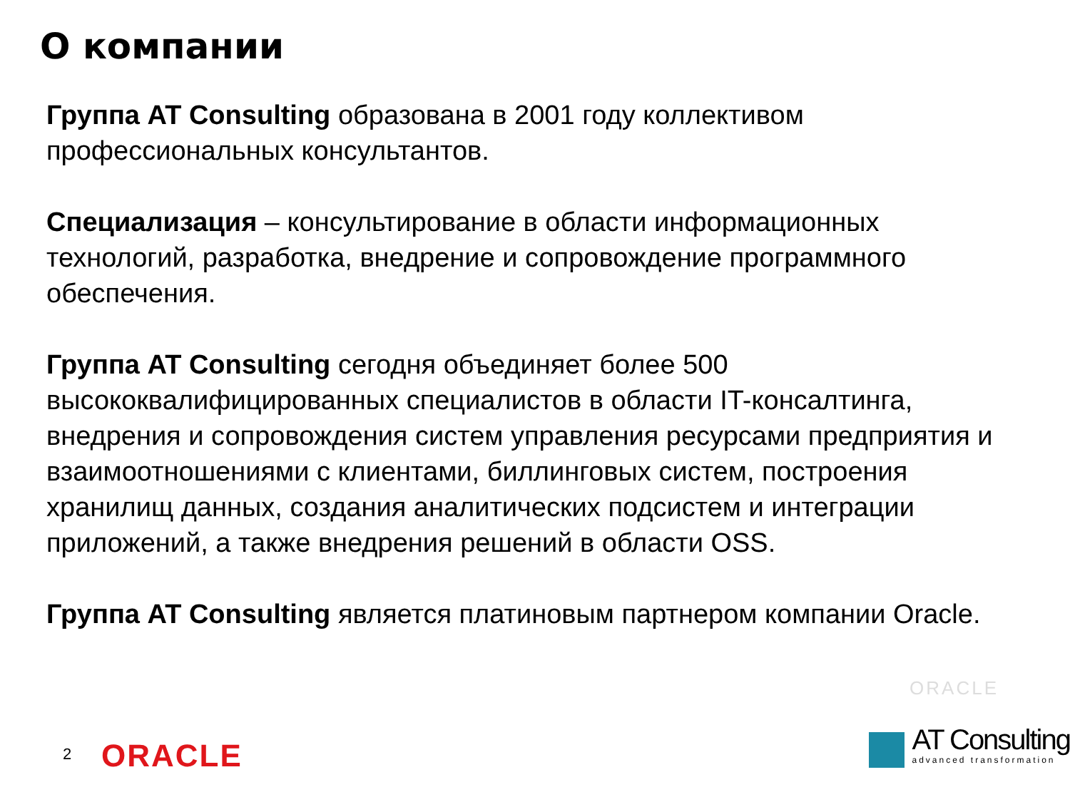О компании
Группа AT Consulting образована в 2001 году коллективом профессиональных консультантов.
Специализация – консультирование в области информационных технологий, разработка, внедрение и сопровождение программного обеспечения.
Группа AT Consulting сегодня объединяет более 500 высококвалифицированных специалистов в области IT-консалтинга, внедрения и сопровождения систем управления ресурсами предприятия и взаимоотношениями с клиентами, биллинговых систем, построения хранилищ данных, создания аналитических подсистем и интеграции приложений, а также внедрения решений в области OSS.
Группа AT Consulting является платиновым партнером компании Oracle.
ORACLE
2 ORACLE
AT Consulting
advanced transformation